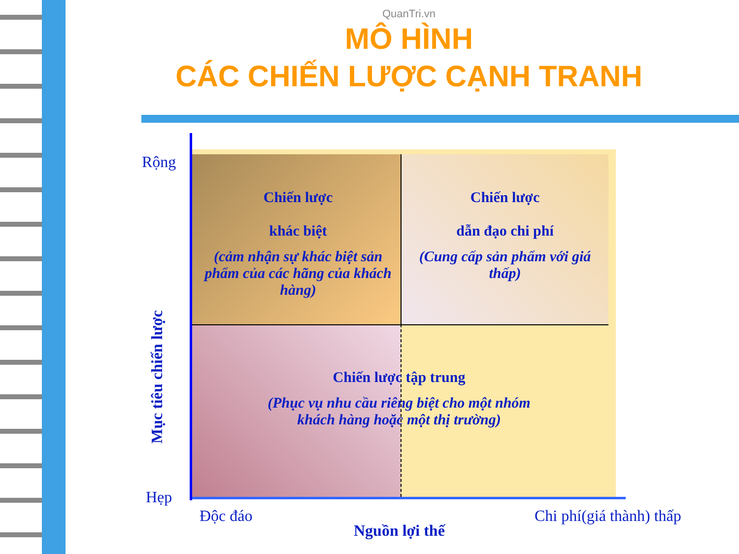QuanTri.vn
MÔ HÌNH
CÁC CHIẾN LƯỢC CẠNH TRANH
Chiến lược
khác biệt
(cảm nhận sự khác biệt sản phẩm của các hãng của khách hàng)
Chiến lược
dẫn đạo chi phí
(Cung cấp sản phẩm với giá thấp)
Chiến lược tập trung
(Phục vụ nhu cầu riêng biệt cho một nhóm khách hàng hoặc một thị trường)
Rộng
Hẹp
Mục tiêu chiến lược
Độc đáo Chi phí(giá thành) thấp
Nguồn lợi thế